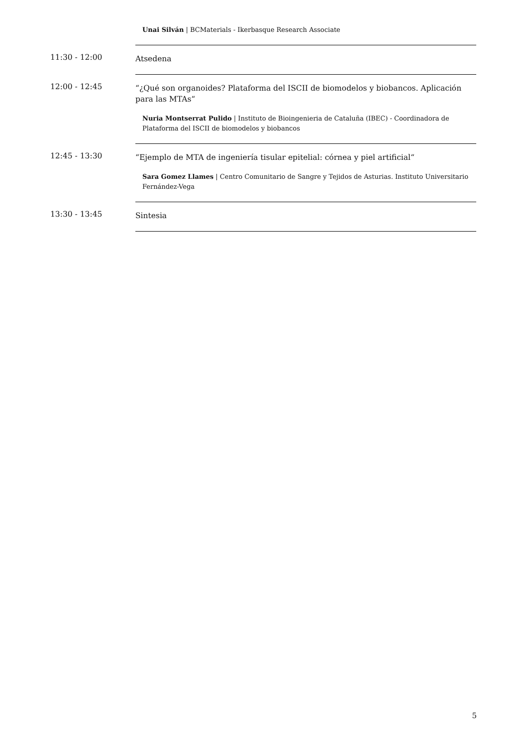Unai Silván | BCMaterials - Ikerbasque Research Associate
11:30 - 12:00
Atsedena
12:00 - 12:45
“¿Qué son organoides? Plataforma del ISCII de biomodelos y biobancos. Aplicación para las MTAs“
Nuria Montserrat Pulido | Instituto de Bioingenieria de Cataluña (IBEC) - Coordinadora de Plataforma del ISCII de biomodelos y biobancos
12:45 - 13:30
“Ejemplo de MTA de ingeniería tisular epitelial: córnea y piel artificial“
Sara Gomez Llames | Centro Comunitario de Sangre y Tejidos de Asturias. Instituto Universitario Fernández-Vega
13:30 - 13:45
Sintesia
5